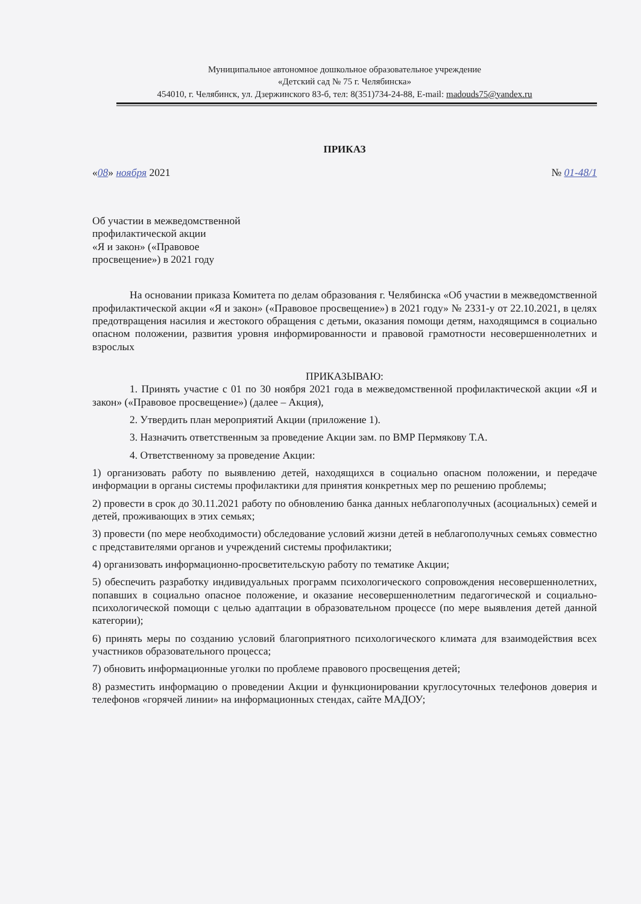Муниципальное автономное дошкольное образовательное учреждение
«Детский сад № 75 г. Челябинска»
454010, г. Челябинск, ул. Дзержинского 83-б, тел: 8(351)734-24-88, E-mail: madouds75@yandex.ru
ПРИКАЗ
«08» ноября 2021 № 01-48/1
Об участии в межведомственной
профилактической акции
«Я и закон» («Правовое
просвещение») в 2021 году
На основании приказа Комитета по делам образования г. Челябинска «Об участии в межведомственной профилактической акции «Я и закон» («Правовое просвещение») в 2021 году» № 2331-у от 22.10.2021, в целях предотвращения насилия и жестокого обращения с детьми, оказания помощи детям, находящимся в социально опасном положении, развития уровня информированности и правовой грамотности несовершеннолетних и взрослых
ПРИКАЗЫВАЮ:
1. Принять участие с 01 по 30 ноября 2021 года в межведомственной профилактической акции «Я и закон» («Правовое просвещение») (далее – Акция),
2. Утвердить план мероприятий Акции (приложение 1).
3. Назначить ответственным за проведение Акции зам. по ВМР Пермякову Т.А.
4. Ответственному за проведение Акции:
1) организовать работу по выявлению детей, находящихся в социально опасном положении, и передаче информации в органы системы профилактики для принятия конкретных мер по решению проблемы;
2) провести в срок до 30.11.2021 работу по обновлению банка данных неблагополучных (асоциальных) семей и детей, проживающих в этих семьях;
3) провести (по мере необходимости) обследование условий жизни детей в неблагополучных семьях совместно с представителями органов и учреждений системы профилактики;
4) организовать информационно-просветительскую работу по тематике Акции;
5) обеспечить разработку индивидуальных программ психологического сопровождения несовершеннолетних, попавших в социально опасное положение, и оказание несовершеннолетним педагогической и социально-психологической помощи с целью адаптации в образовательном процессе (по мере выявления детей данной категории);
6) принять меры по созданию условий благоприятного психологического климата для взаимодействия всех участников образовательного процесса;
7) обновить информационные уголки по проблеме правового просвещения детей;
8) разместить информацию о проведении Акции и функционировании круглосуточных телефонов доверия и телефонов «горячей линии» на информационных стендах, сайте МАДОУ;